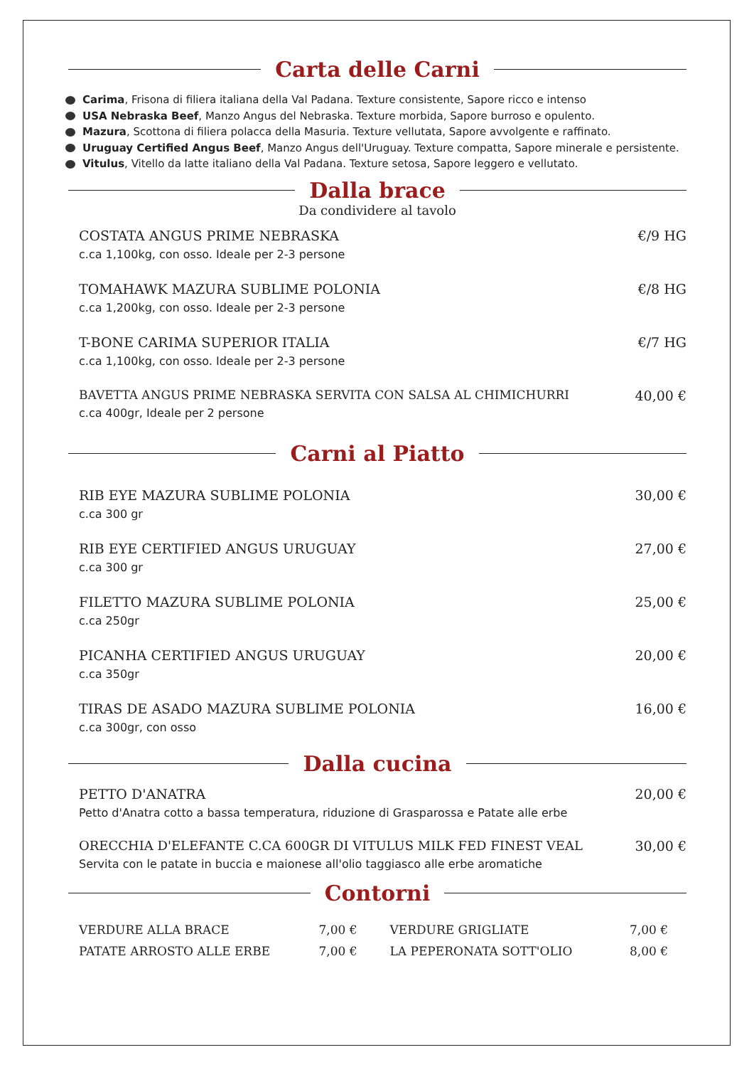Carta delle Carni
Carima, Frisona di filiera italiana della Val Padana. Texture consistente, Sapore ricco e intenso
USA Nebraska Beef, Manzo Angus del Nebraska. Texture morbida, Sapore burroso e opulento.
Mazura, Scottona di filiera polacca della Masuria. Texture vellutata, Sapore avvolgente e raffinato.
Uruguay Certified Angus Beef, Manzo Angus dell'Uruguay. Texture compatta, Sapore minerale e persistente.
Vitulus, Vitello da latte italiano della Val Padana. Texture setosa, Sapore leggero e vellutato.
Dalla brace
Da condividere al tavolo
COSTATA ANGUS PRIME NEBRASKA
c.ca 1,100kg, con osso. Ideale per 2-3 persone
€/9 HG
TOMAHAWK MAZURA SUBLIME POLONIA
c.ca 1,200kg, con osso. Ideale per 2-3 persone
€/8 HG
T-BONE CARIMA SUPERIOR ITALIA
c.ca 1,100kg, con osso. Ideale per 2-3 persone
€/7 HG
BAVETTA ANGUS PRIME NEBRASKA SERVITA CON SALSA AL CHIMICHURRI
c.ca 400gr, Ideale per 2 persone
40,00 €
Carni al Piatto
RIB EYE MAZURA SUBLIME POLONIA
c.ca 300 gr
30,00 €
RIB EYE CERTIFIED ANGUS URUGUAY
c.ca 300 gr
27,00 €
FILETTO MAZURA SUBLIME POLONIA
c.ca 250gr
25,00 €
PICANHA CERTIFIED ANGUS URUGUAY
c.ca 350gr
20,00 €
TIRAS DE ASADO MAZURA SUBLIME POLONIA
c.ca 300gr, con osso
16,00 €
Dalla cucina
PETTO D'ANATRA
Petto d'Anatra cotto a bassa temperatura, riduzione di Grasparossa e Patate alle erbe
20,00 €
ORECCHIA D'ELEFANTE C.CA 600GR DI VITULUS MILK FED FINEST VEAL
Servita con le patate in buccia e maionese all'olio taggiasco alle erbe aromatiche
30,00 €
Contorni
VERDURE ALLA BRACE
7,00 €
VERDURE GRIGLIATE
7,00 €
PATATE ARROSTO ALLE ERBE
7,00 €
LA PEPERONATA SOTT'OLIO
8,00 €